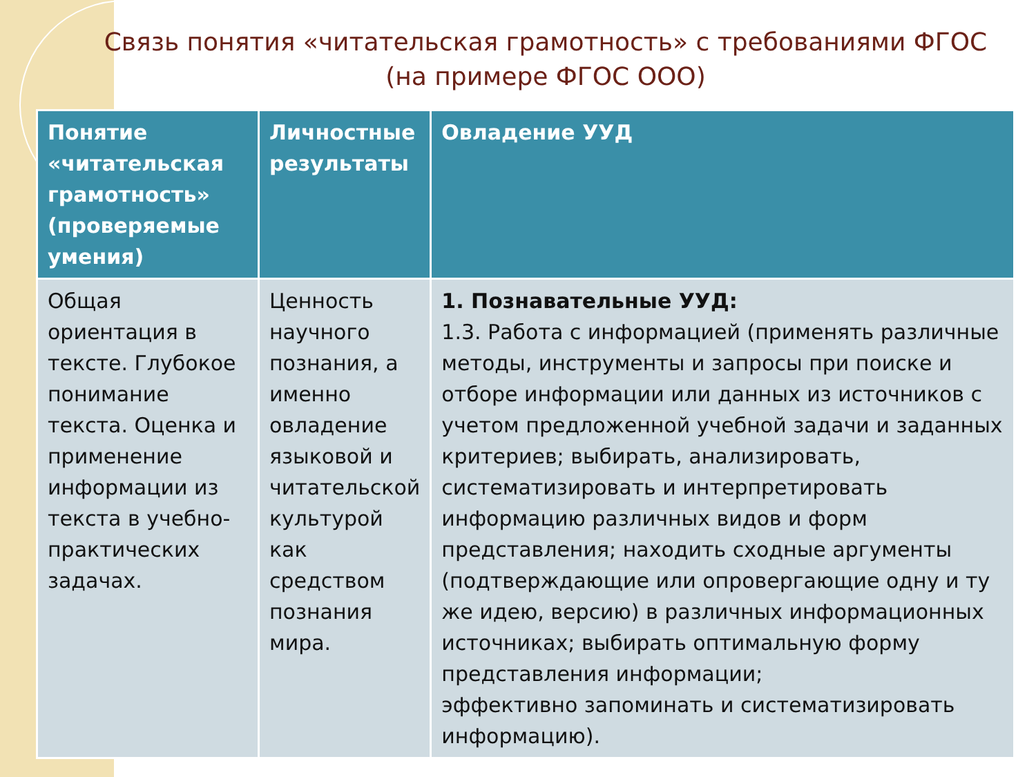Связь понятия «читательская грамотность» с требованиями ФГОС (на примере ФГОС ООО)
| Понятие «читательская грамотность» (проверяемые умения) | Личностные результаты | Овладение УУД |
| --- | --- | --- |
| Общая ориентация в тексте. Глубокое понимание текста. Оценка и применение информации из текста в учебно-практических задачах. | Ценность научного познания, а именно овладение языковой и читательской культурой как средством познания мира. | 1. Познавательные УУД: 1.3. Работа с информацией (применять различные методы, инструменты и запросы при поиске и отборе информации или данных из источников с учетом предложенной учебной задачи и заданных критериев; выбирать, анализировать, систематизировать и интерпретировать информацию различных видов и форм представления; находить сходные аргументы (подтверждающие или опровергающие одну и ту же идею, версию) в различных информационных источниках; выбирать оптимальную форму представления информации; эффективно запоминать и систематизировать информацию). |